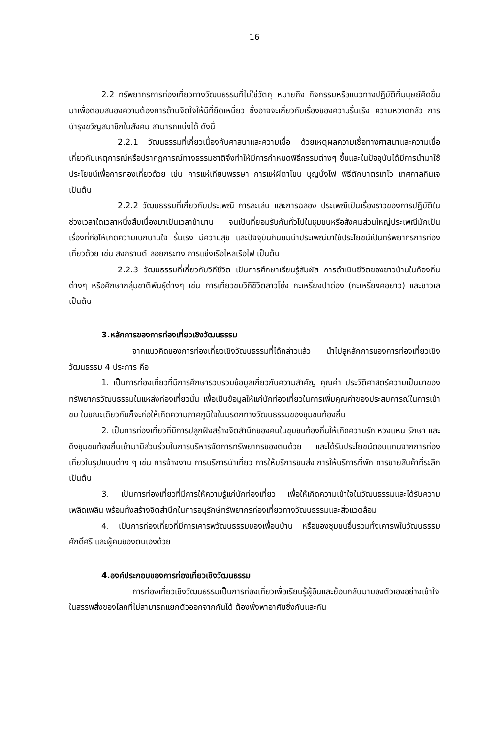16
2.2 ทรัพยากรการท่องเที่ยวทางวัฒนธรรมที่ไม่ใช่วัตถุ หมายถึง กิจกรรมหรือแนวทางปฏิบัติที่มนุษย์คิดขึ้นมาเพื่อตอบสนองความต้องการด้านจิตใจให้มีที่ยึดเหนี่ยว ซึ่งอาจจะเกี่ยวกับเรื่องของความรื่นเริง ความหวาดกลัว การบำรุงขวัญสมาชิกในสังคม สามารถแบ่งได้ ดังนี้
2.2.1 วัฒนธรรมที่เกี่ยวเนื่องกับศาสนาและความเชื่อ ด้วยเหตุผลความเชื่อทางศาสนาและความเชื่อเกี่ยวกับเหตุการณ์หรือปรากฏการณ์ทางธรรมชาติจึงทำให้มีการกำหนดพิธีกรรมต่างๆ ขึ้นและในปัจจุบันได้มีการนำมาใช้ประโยชน์เพื่อการท่องเที่ยวด้วย เช่น การแห่เทียนพรรษา การแห่ผีตาโขน บุญบั้งไฟ พิธีตักบาตรเทโว เทศกาลกินเจ เป็นต้น
2.2.2 วัฒนธรรมที่เกี่ยวกับประเพณี การละเล่น และการฉลอง ประเพณีเป็นเรื่องราวของการปฏิบัติในช่วงเวลาใดเวลาหนึ่งสืบเนื่องมาเป็นเวลาช้านาน จนเป็นที่ยอมรับกันทั่วไปในชุมชนหรือสังคมส่วนใหญ่ประเพณีมักเป็นเรื่องที่ก่อให้เกิดความเบิกบานใจ รื่นเริง มีความสุข และปัจจุบันก็นิยมนำประเพณีมาใช้ประโยชน์เป็นทรัพยากรการท่องเที่ยวด้วย เช่น สงกรานต์ ลอยกระทง การแข่งเรือไหลเรือไฟ เป็นต้น
2.2.3 วัฒนธรรมที่เกี่ยวกับวิถีชีวิต เป็นการศึกษาเรียนรู้สัมผัส การดำเนินชีวิตของชาวบ้านในท้องถิ่นต่างๆ หรือศึกษากลุ่มชาติพันธุ์ต่างๆ เช่น การเที่ยวชมวิถีชีวิตลาวโซ่ง กะเหรี่ยงปาด่อง (กะเหรี่ยงคอยาว) และชาวเล เป็นต้น
3.หลักการของการท่องเที่ยวเชิงวัฒนธรรม
จากแนวคิดของการท่องเที่ยวเชิงวัฒนธรรมที่ได้กล่าวแล้ว นำไปสู่หลักการของการท่องเที่ยวเชิงวัฒนธรรม 4 ประการ คือ
1. เป็นการท่องเที่ยวที่มีการศึกษารวบรวมข้อมูลเกี่ยวกับความสำคัญ คุณค่า ประวัติศาสตร์ความเป็นมาของทรัพยากรวัฒนธรรมในแหล่งท่องเที่ยวนั้น เพื่อเป็นข้อมูลให้แก่นักท่องเที่ยวในการเพิ่มคุณค่าของประสบการณ์ในการเข้าชม ในขณะเดียวกันก็จะก่อให้เกิดความภาคภูมิใจในมรดกทางวัฒนธรรมของชุมชนท้องถิ่น
2. เป็นการท่องเที่ยวที่มีการปลูกฝังสร้างจิตสำนึกของคนในชุมชนท้องถิ่นให้เกิดความรัก หวงแหน รักษา และดึงชุมชนท้องถิ่นเข้ามามีส่วนร่วมในการบริหารจัดการทรัพยากรของตนด้วย และได้รับประโยชน์ตอบแทนจากการท่องเที่ยวในรูปแบบต่าง ๆ เช่น การจ้างงาน การบริการนำเที่ยว การให้บริการขนส่ง การให้บริการที่พัก การขายสินค้าที่ระลึก เป็นต้น
3. เป็นการท่องเที่ยวที่มีการให้ความรู้แก่นักท่องเที่ยว เพื่อให้เกิดความเข้าใจในวัฒนธรรมและได้รับความเพลิดเพลิน พร้อมทั้งสร้างจิตสำนึกในการอนุรักษ์ทรัพยากรท่องเที่ยวทางวัฒนธรรมและสิ่งแวดล้อม
4. เป็นการท่องเที่ยวที่มีการเคารพวัฒนธรรมของเพื่อนบ้าน หรือของชุมชนอื่นรวมทั้งเคารพในวัฒนธรรม ศักดิ์ศรี และผู้คนของตนเองด้วย
4.องค์ประกอบของการท่องเที่ยวเชิงวัฒนธรรม
การท่องเที่ยวเชิงวัฒนธรรมเป็นการท่องเที่ยวเพื่อเรียนรู้ผู้อื่นและย้อนกลับมามองตัวเองอย่างเข้าใจในสรรพสิ่งของโลกที่ไม่สามารถแยกตัวออกจากกันได้ ต้องพึ่งพาอาศัยซึ่งกันและกัน